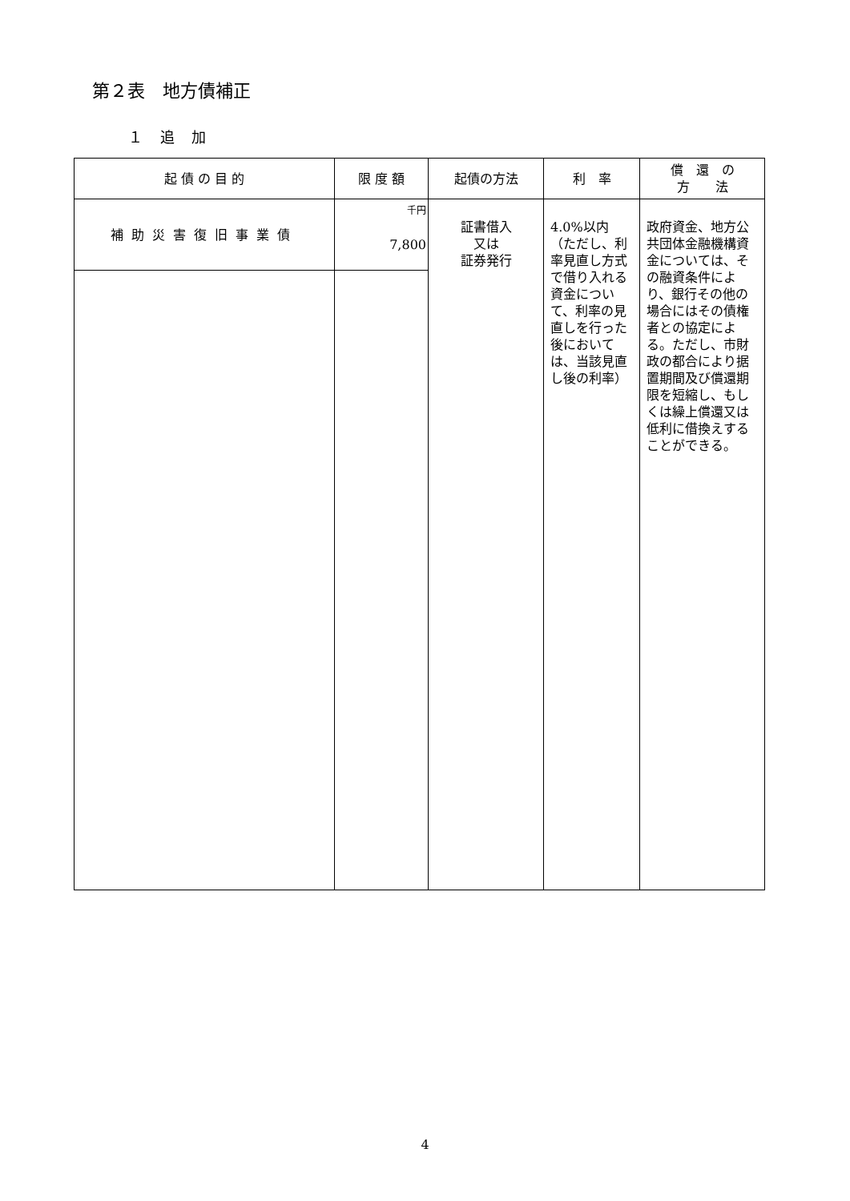第２表　地方債補正
１ 追 加
| 起 債 の 目 的 | 限 度 額 | 起債の方法 | 利 率 | 償 還 の 方 法 |
| --- | --- | --- | --- | --- |
| 補助災害復旧事業債 | 千円 7,800 | 証書借入 又は 証券発行 | 4.0%以内 （ただし、利率見直し方式で借り入れる資金について、利率の見直しを行った後においては、当該見直し後の利率） | 政府資金、地方公共団体金融機構資金については、その融資条件により、銀行その他の場合にはその債権者との協定による。ただし、市財政の都合により据置期間及び償還期限を短縮し、もしくは繰上償還又は低利に借換えすることができる。 |
4